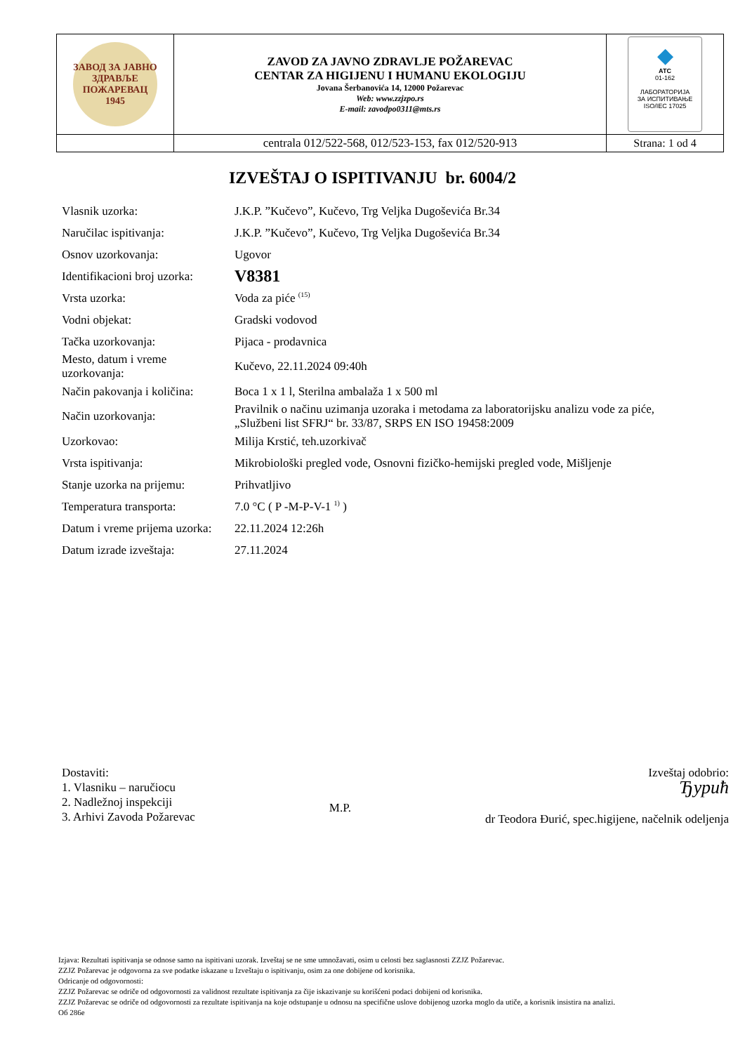| ЗАВОД ЗА ЈАВНО ЗДРАВЉЕ ПОЖАРЕВАЦ 1945 | ZAVOD ZA JAVNO ZDRAVLJE POŽAREVAC CENTAR ZA HIGIJENU I HUMANU EKOLOGIJU Jovana Šerbanovića 14, 12000 Požarevac Web: www.zzjzpo.rs E-mail: zavodpo0311@mts.rs | ◆ ATC 01-162 ЛАБОРАТОРИЈА ЗА ИСПИТИВАЊЕ ISO/IEC 17025 |
| | centrala 012/522-568, 012/523-153, fax 012/520-913 | Strana: 1 od 4 |
IZVEŠTAJ O ISPITIVANJU br. 6004/2
| Vlasnik uzorka: | J.K.P. ”Kučevo”, Kučevo, Trg Veljka Dugoševića Br.34 |
| Naručilac ispitivanja: | J.K.P. ”Kučevo”, Kučevo, Trg Veljka Dugoševića Br.34 |
| Osnov uzorkovanja: | Ugovor |
| Identifikacioni broj uzorka: | V8381 |
| Vrsta uzorka: | Voda za piće <sup>(15)</sup> |
| Vodni objekat: | Gradski vodovod |
| Tačka uzorkovanja: | Pijaca - prodavnica |
| Mesto, datum i vreme uzorkovanja: | Kučevo, 22.11.2024 09:40h |
| Način pakovanja i količina: | Boca 1 x 1 l, Sterilna ambalaža 1 x 500 ml |
| Način uzorkovanja: | Pravilnik o načinu uzimanja uzoraka i metodama za laboratorijsku analizu vode za piće, „Službeni list SFRJ“ br. 33/87, SRPS EN ISO 19458:2009 |
| Uzorkovao: | Milija Krstić, teh.uzorkivač |
| Vrsta ispitivanja: | Mikrobiološki pregled vode, Osnovni fizičko-hemijski pregled vode, Mišljenje |
| Stanje uzorka na prijemu: | Prihvatljivo |
| Temperatura transporta: | 7.0 °C ( P -M-P-V-1 <sup>1)</sup> ) |
| Datum i vreme prijema uzorka: | 22.11.2024 12:26h |
| Datum izrade izveštaja: | 27.11.2024 |
Dostaviti:
1. Vlasniku – naručiocu
2. Nadležnoj inspekciji
3. Arhivi Zavoda Požarevac
M.P.
Izveštaj odobrio:
Ђурић
dr Teodora Đurić, spec.higijene, načelnik odeljenja
Izjava: Rezultati ispitivanja se odnose samo na ispitivani uzorak. Izveštaj se ne sme umnožavati, osim u celosti bez saglasnosti ZZJZ Požarevac.
ZZJZ Požarevac je odgovorna za sve podatke iskazane u Izveštaju o ispitivanju, osim za one dobijene od korisnika.
Odricanje od odgovornosti:
ZZJZ Požarevac se odriče od odgovornosti za validnost rezultate ispitivanja za čije iskazivanje su korišćeni podaci dobijeni od korisnika.
ZZJZ Požarevac se odriče od odgovornosti za rezultate ispitivanja na koje odstupanje u odnosu na specifične uslove dobijenog uzorka moglo da utiče, a korisnik insistira na analizi.
Об 286е